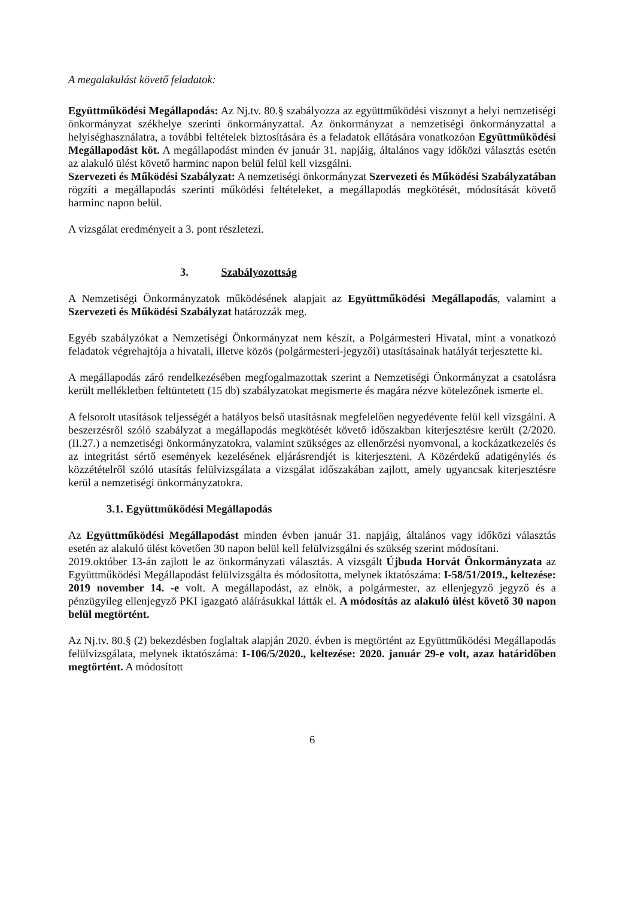A megalakulást követő feladatok:
Együttműködési Megállapodás: Az Nj.tv. 80.§ szabályozza az együttműködési viszonyt a helyi nemzetiségi önkormányzat székhelye szerinti önkormányzattal. Az önkormányzat a nemzetiségi önkormányzattal a helyiséghasználatra, a további feltételek biztosítására és a feladatok ellátására vonatkozóan Együttműködési Megállapodást köt. A megállapodást minden év január 31. napjáig, általános vagy időközi választás esetén az alakuló ülést követő harminc napon belül felül kell vizsgálni.
Szervezeti és Működési Szabályzat: A nemzetiségi önkormányzat Szervezeti és Működési Szabályzatában rögzíti a megállapodás szerinti működési feltételeket, a megállapodás megkötését, módosítását követő harminc napon belül.
A vizsgálat eredményeit a 3. pont részletezi.
3. Szabályozottság
A Nemzetiségi Önkormányzatok működésének alapjait az Együttműködési Megállapodás, valamint a Szervezeti és Működési Szabályzat határozzák meg.
Egyéb szabályzókat a Nemzetiségi Önkormányzat nem készít, a Polgármesteri Hivatal, mint a vonatkozó feladatok végrehajtója a hivatali, illetve közös (polgármesteri-jegyzői) utasításainak hatályát terjesztette ki.
A megállapodás záró rendelkezésében megfogalmazottak szerint a Nemzetiségi Önkormányzat a csatolásra került mellékletben feltüntetett (15 db) szabályzatokat megismerte és magára nézve kötelezőnek ismerte el.
A felsorolt utasítások teljességét a hatályos belső utasításnak megfelelően negyedévente felül kell vizsgálni. A beszerzésről szóló szabályzat a megállapodás megkötését követő időszakban kiterjesztésre került (2/2020. (II.27.) a nemzetiségi önkormányzatokra, valamint szükséges az ellenőrzési nyomvonal, a kockázatkezelés és az integritást sértő események kezelésének eljárásrendjét is kiterjeszteni. A Közérdekű adatigénylés és közzétételről szóló utasítás felülvizsgálata a vizsgálat időszakában zajlott, amely ugyancsak kiterjesztésre kerül a nemzetiségi önkormányzatokra.
3.1. Együttműködési Megállapodás
Az Együttműködési Megállapodást minden évben január 31. napjáig, általános vagy időközi választás esetén az alakuló ülést követően 30 napon belül kell felülvizsgálni és szükség szerint módosítani.
2019.október 13-án zajlott le az önkormányzati választás. A vizsgált Újbuda Horvát Önkormányzata az Együttműködési Megállapodást felülvizsgálta és módosította, melynek iktatószáma: I-58/51/2019., keltezése: 2019 november 14. -e volt. A megállapodást, az elnök, a polgármester, az ellenjegyző jegyző és a pénzügyileg ellenjegyző PKI igazgató aláírásukkal látták el. A módosítás az alakuló ülést követő 30 napon belül megtörtént.
Az Nj.tv. 80.§ (2) bekezdésben foglaltak alapján 2020. évben is megtörtént az Együttműködési Megállapodás felülvizsgálata, melynek iktatószáma: I-106/5/2020., keltezése: 2020. január 29-e volt, azaz határidőben megtörtént. A módosított
6